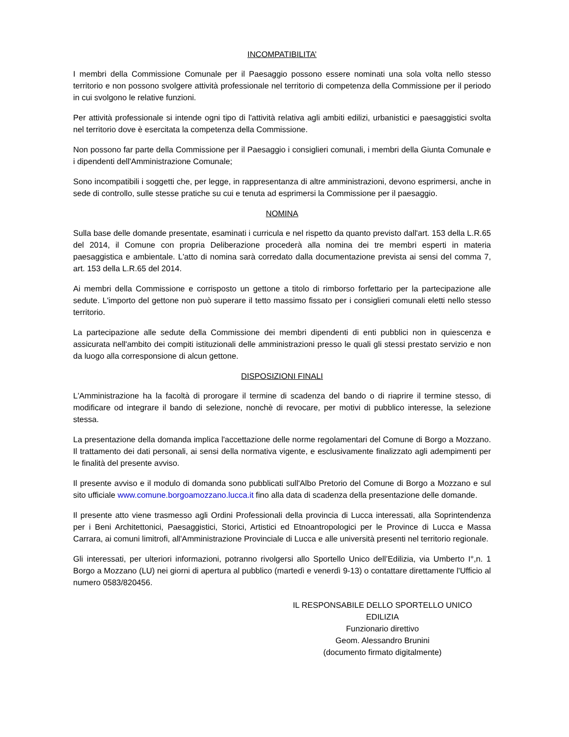INCOMPATIBILITA’
I membri della Commissione Comunale per il Paesaggio possono essere nominati una sola volta nello stesso territorio e non possono svolgere attività professionale nel territorio di competenza della Commissione per il periodo in cui svolgono le relative funzioni.
Per attività professionale si intende ogni tipo di l'attività relativa agli ambiti edilizi, urbanistici e paesaggistici svolta nel territorio dove è esercitata la competenza della Commissione.
Non possono far parte della Commissione per il Paesaggio i consiglieri comunali, i membri della Giunta Comunale e i dipendenti dell'Amministrazione Comunale;
Sono incompatibili i soggetti che, per legge, in rappresentanza di altre amministrazioni, devono esprimersi, anche in sede di controllo, sulle stesse pratiche su cui e tenuta ad esprimersi la Commissione per il paesaggio.
NOMINA
Sulla base delle domande presentate, esaminati i curricula e nel rispetto da quanto previsto dall'art. 153 della L.R.65 del 2014, il Comune con propria Deliberazione procederà alla nomina dei tre membri esperti in materia paesaggistica e ambientale. L'atto di nomina sarà corredato dalla documentazione prevista ai sensi del comma 7, art. 153 della L.R.65 del 2014.
Ai membri della Commissione e corrisposto un gettone a titolo di rimborso forfettario per la partecipazione alle sedute. L'importo del gettone non può superare il tetto massimo fissato per i consiglieri comunali eletti nello stesso territorio.
La partecipazione alle sedute della Commissione dei membri dipendenti di enti pubblici non in quiescenza e assicurata nell'ambito dei compiti istituzionali delle amministrazioni presso le quali gli stessi prestato servizio e non da luogo alla corresponsione di alcun gettone.
DISPOSIZIONI FINALI
L'Amministrazione ha la facoltà di prorogare il termine di scadenza del bando o di riaprire il termine stesso, di modificare od integrare il bando di selezione, nonchè di revocare, per motivi di pubblico interesse, la selezione stessa.
La presentazione della domanda implica l'accettazione delle norme regolamentari del Comune di Borgo a Mozzano. Il trattamento dei dati personali, ai sensi della normativa vigente, e esclusivamente finalizzato agli adempimenti per le finalità del presente avviso.
Il presente avviso e il modulo di domanda sono pubblicati sull'Albo Pretorio del Comune di Borgo a Mozzano e sul sito ufficiale www.comune.borgoamozzano.lucca.it fino alla data di scadenza della presentazione delle domande.
Il presente atto viene trasmesso agli Ordini Professionali della provincia di Lucca interessati, alla Soprintendenza per i Beni Architettonici, Paesaggistici, Storici, Artistici ed Etnoantropologici per le Province di Lucca e Massa Carrara, ai comuni limitrofi, all'Amministrazione Provinciale di Lucca e alle università presenti nel territorio regionale.
Gli interessati, per ulteriori informazioni, potranno rivolgersi allo Sportello Unico dell’Edilizia, via Umberto I°,n. 1 Borgo a Mozzano (LU) nei giorni di apertura al pubblico (martedì e venerdì 9-13) o contattare direttamente l'Ufficio al numero 0583/820456.
IL RESPONSABILE DELLO SPORTELLO UNICO EDILIZIA
Funzionario direttivo
Geom. Alessandro Brunini
(documento firmato digitalmente)